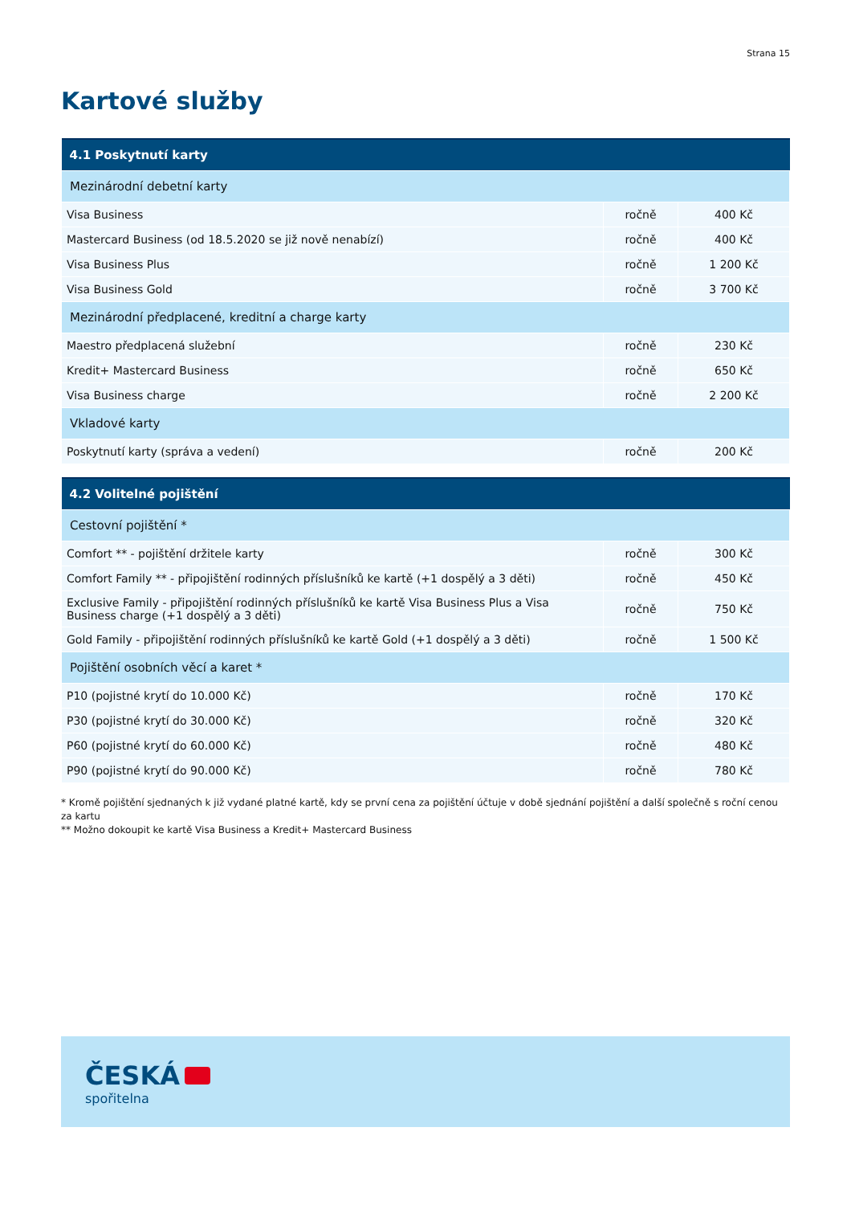Strana 15
Kartové služby
| 4.1 Poskytnutí karty | | |
| --- | --- | --- |
| Mezinárodní debetní karty | | |
| Visa Business | ročně | 400 Kč |
| Mastercard Business (od 18.5.2020 se již nově nenabízí) | ročně | 400 Kč |
| Visa Business Plus | ročně | 1 200 Kč |
| Visa Business Gold | ročně | 3 700 Kč |
| Mezinárodní předplacené, kreditní a charge karty | | |
| Maestro předplacená služební | ročně | 230 Kč |
| Kredit+ Mastercard Business | ročně | 650 Kč |
| Visa Business charge | ročně | 2 200 Kč |
| Vkladové karty | | |
| Poskytnutí karty (správa a vedení) | ročně | 200 Kč |
| 4.2 Volitelné pojištění | | |
| --- | --- | --- |
| Cestovní pojištění * | | |
| Comfort ** - pojištění držitele karty | ročně | 300 Kč |
| Comfort Family ** - připojištění rodinných příslušníků ke kartě (+1 dospělý a 3 děti) | ročně | 450 Kč |
| Exclusive Family - připojištění rodinných příslušníků ke kartě Visa Business Plus a Visa Business charge (+1 dospělý a 3 děti) | ročně | 750 Kč |
| Gold Family - připojištění rodinných příslušníků ke kartě Gold (+1 dospělý a 3 děti) | ročně | 1 500 Kč |
| Pojištění osobních věcí a karet * | | |
| P10 (pojistné krytí do 10.000 Kč) | ročně | 170 Kč |
| P30 (pojistné krytí do 30.000 Kč) | ročně | 320 Kč |
| P60 (pojistné krytí do 60.000 Kč) | ročně | 480 Kč |
| P90 (pojistné krytí do 90.000 Kč) | ročně | 780 Kč |
* Kromě pojištění sjednaných k již vydané platné kartě, kdy se první cena za pojištění účtuje v době sjednání pojištění a další společně s roční cenou za kartu
** Možno dokoupit ke kartě Visa Business a Kredit+ Mastercard Business
ČESKÁ
spořitelna